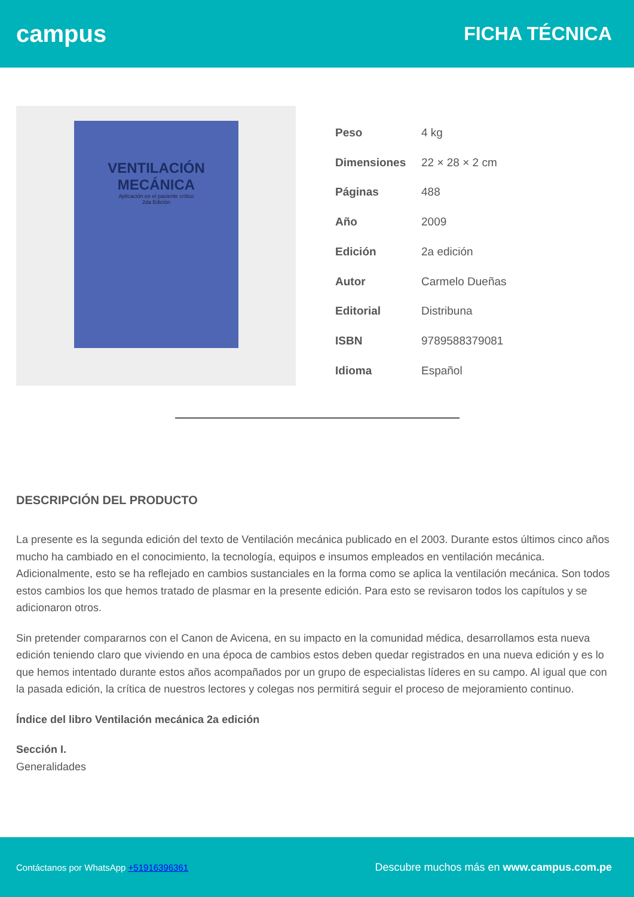campus
FICHA TÉCNICA
VENTILACIÓN
MECÁNICA
Aplicación en el paciente crítico
2da Edición
| Peso | 4 kg |
| Dimensiones | 22 × 28 × 2 cm |
| Páginas | 488 |
| Año | 2009 |
| Edición | 2a edición |
| Autor | Carmelo Dueñas |
| Editorial | Distribuna |
| ISBN | 9789588379081 |
| Idioma | Español |
DESCRIPCIÓN DEL PRODUCTO
La presente es la segunda edición del texto de Ventilación mecánica publicado en el 2003. Durante estos últimos cinco años mucho ha cambiado en el conocimiento, la tecnología, equipos e insumos empleados en ventilación mecánica. Adicionalmente, esto se ha reflejado en cambios sustanciales en la forma como se aplica la ventilación mecánica. Son todos estos cambios los que hemos tratado de plasmar en la presente edición. Para esto se revisaron todos los capítulos y se adicionaron otros.
Sin pretender compararnos con el Canon de Avicena, en su impacto en la comunidad médica, desarrollamos esta nueva edición teniendo claro que viviendo en una época de cambios estos deben quedar registrados en una nueva edición y es lo que hemos intentado durante estos años acompañados por un grupo de especialistas líderes en su campo. Al igual que con la pasada edición, la crítica de nuestros lectores y colegas nos permitirá seguir el proceso de mejoramiento continuo.
Índice del libro Ventilación mecánica 2a edición
Sección I.
Generalidades
Contáctanos por WhatsApp +51916396361
Descubre muchos más en www.campus.com.pe